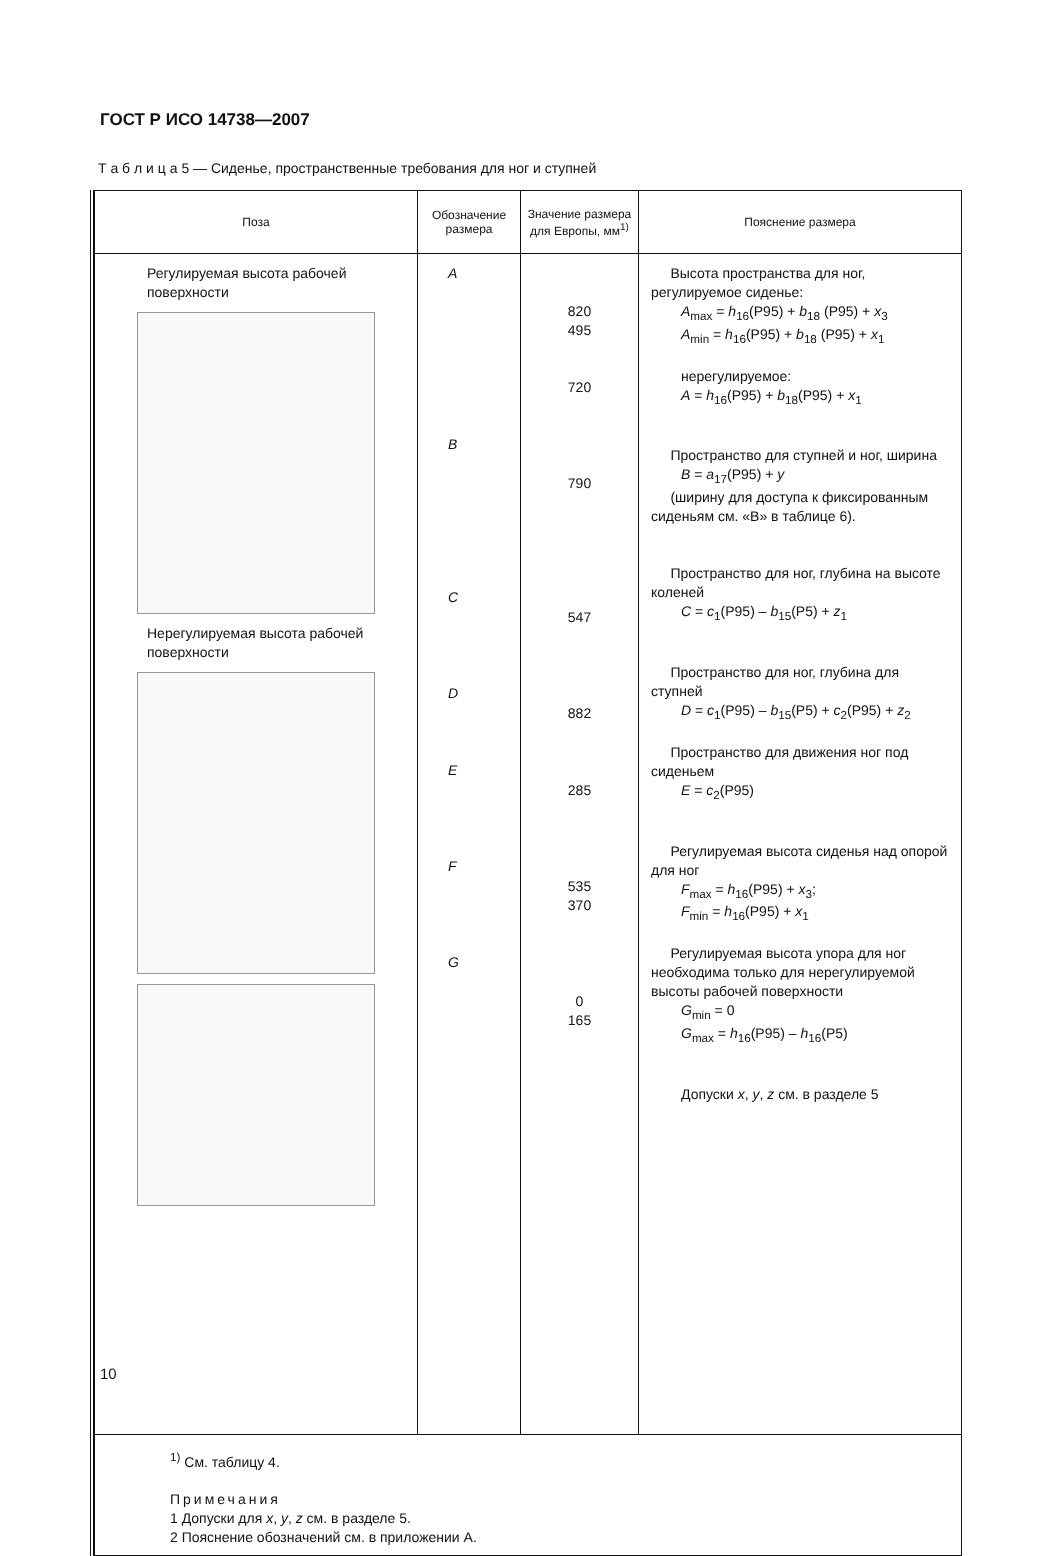ГОСТ Р ИСО 14738—2007
Т а б л и ц а 5 — Сиденье, пространственные требования для ног и ступней
| Поза | Обозначение размера | Значение размера для Европы, мм<sup>1)</sup> | Пояснение размера |
| --- | --- | --- | --- |
| Регулируемая высота рабочей поверхности Нерегулируемая высота рабочей поверхности | A B C D E F G | 820 495 720 790 547 882 285 535 370 0 165 | Высота пространства для ног, регулируемое сиденье: A<sub>max</sub> = h<sub>16</sub>(P95) + b<sub>18</sub> (P95) + x<sub>3</sub> A<sub>min</sub> = h<sub>16</sub>(P95) + b<sub>18</sub> (P95) + x<sub>1</sub> нерегулируемое: A = h<sub>16</sub>(P95) + b<sub>18</sub>(P95) + x<sub>1</sub> Пространство для ступней и ног, ширина B = a<sub>17</sub>(P95) + y (ширину для доступа к фиксированным сиденьям см. «В» в таблице 6). Пространство для ног, глубина на высоте коленей C = c<sub>1</sub>(P95) – b<sub>15</sub>(P5) + z<sub>1</sub> Пространство для ног, глубина для ступней D = c<sub>1</sub>(P95) – b<sub>15</sub>(P5) + c<sub>2</sub>(P95) + z<sub>2</sub> Пространство для движения ног под сиденьем E = c<sub>2</sub>(P95) Регулируемая высота сиденья над опорой для ног F<sub>max</sub> = h<sub>16</sub>(P95) + x<sub>3</sub>; F<sub>min</sub> = h<sub>16</sub>(P95) + x<sub>1</sub> Регулируемая высота упора для ног необходима только для нерегулируемой высоты рабочей поверхности G<sub>min</sub> = 0 G<sub>max</sub> = h<sub>16</sub>(P95) – h<sub>16</sub>(P5) Допуски x , y , z см. в разделе 5 |
| <sup>1)</sup> См. таблицу 4. Примечания 1 Допуски для x , y , z см. в разделе 5. 2 Пояснение обозначений см. в приложении А. | | | |
10